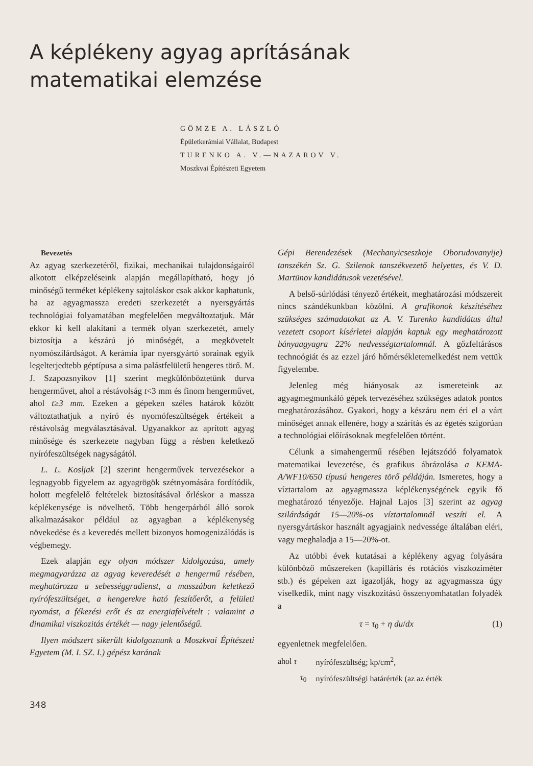A képlékeny agyag aprításának
matematikai elemzése
GÖMZE A. LÁSZLÓ
Épületkerámiai Vállalat, Budapest
TURENKO A. V.—NAZAROV V.
Moszkvai Építészeti Egyetem
Bevezetés
Az agyag szerkezetéről, fizikai, mechanikai tulajdonságairól alkotott elképzeléseink alapján megállapítható, hogy jó minőségű terméket képlékeny sajtoláskor csak akkor kaphatunk, ha az agyagmassza eredeti szerkezetét a nyersgyártás technológiai folyamatában megfelelően megváltoztatjuk. Már ekkor ki kell alakítani a termék olyan szerkezetét, amely biztosítja a készárú jó minőségét, a megkövetelt nyomószilárdságot. A kerámia ipar nyersgyártó sorainak egyik legelterjedtebb géptípusa a sima palástfelületű hengeres törő. M. J. Szapozsnyikov [1] szerint megkülönböztetünk durva hengerművet, ahol a réstávolság t<3 mm és finom hengerművet, ahol t≥3 mm. Ezeken a gépeken széles határok között változtathatjuk a nyíró és nyomófeszültségek értékeit a réstávolság megválasztásával. Ugyanakkor az aprított agyag minősége és szerkezete nagyban függ a résben keletkező nyírófeszültségek nagyságától.
L. L. Kosljak [2] szerint hengerművek tervezésekor a legnagyobb figyelem az agyagrögök szétnyomására fordítódik, holott megfelelő feltételek biztosításával őrléskor a massza képlékenysége is növelhető. Több hengerpárból álló sorok alkalmazásakor például az agyagban a képlékenység növekedése és a keveredés mellett bizonyos homogenizálódás is végbemegy.
Ezek alapján egy olyan módszer kidolgozása, amely megmagyarázza az agyag keveredését a hengermű résében, meghatározza a sebességgradienst, a masszában keletkező nyírófeszültséget, a hengerekre ható feszítőerőt, a felületi nyomást, a fékezési erőt és az energiafelvételt : valamint a dinamikai viszkozitás értékét — nagy jelentőségű.
Ilyen módszert sikerült kidolgoznunk a Moszkvai Építészeti Egyetem (M. I. SZ. I.) gépész karának
Gépi Berendezések (Mechanyicseszkoje Oborudovanyije) tanszékén Sz. G. Szilenok tanszékvezető helyettes, és V. D. Martünov kandidátusok vezetésével.
A belső-súrlódási tényező értékeit, meghatározási módszereit nincs szándékunkban közölni. A grafikonok készítéséhez szükséges számadatokat az A. V. Turenko kandidátus által vezetett csoport kísérletei alapján kaptuk egy meghatározott bányaagyagra 22% nedvességtartalomnál. A gőzfeltárásos technoógiát és az ezzel járó hőmérsékletemelkedést nem vettük figyelembe.
Jelenleg még hiányosak az ismereteink az agyagmegmunkáló gépek tervezéséhez szükséges adatok pontos meghatározásához. Gyakori, hogy a készáru nem éri el a várt minőséget annak ellenére, hogy a szárítás és az égetés szigorúan a technológiai előírásoknak megfelelően történt.
Célunk a simahengermű résében lejátszódó folyamatok matematikai levezetése, és grafikus ábrázolása a KEMA-A/WF10/650 típusú hengeres törő példáján. Ismeretes, hogy a víztartalom az agyagmassza képlékenységének egyik fő meghatározó tényezője. Hajnal Lajos [3] szerint az agyag szilárdságát 15—20%-os víztartalomnál veszíti el. A nyersgyártáskor használt agyagjaink nedvessége általában eléri, vagy meghaladja a 15—20%-ot.
Az utóbbi évek kutatásai a képlékeny agyag folyására különböző műszereken (kapilláris és rotációs viszkoziméter stb.) és gépeken azt igazolják, hogy az agyagmassza úgy viselkedik, mint nagy viszkozitású összenyomhatatlan folyadék a
τ = τ<sub>0</sub> + η du/dx (1)
egyenletnek megfelelően.
| ahol τ | nyírófeszültség; kp/cm<sup>2</sup>, |
| τ<sub>0</sub> | nyírófeszültségi határérték (az az érték |
348